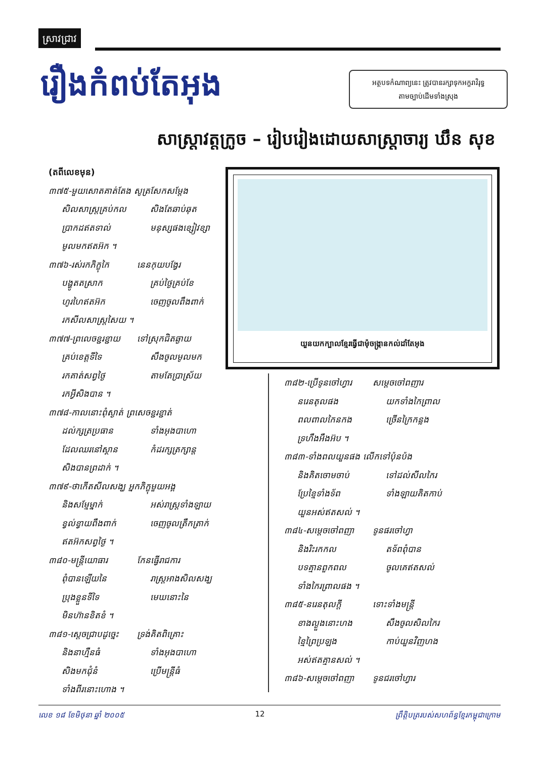ស្រាវជ្រាវ
រឿងកំពប់តែអុង
អត្ថបទកំណាព្យនេះ ត្រូវបានរក្សាទុកអក្ខរាវិរុទ្ធ
តាមច្បាប់ដើមទាំងស្រុង
សាស្ត្រាវត្តក្រូច – រៀបរៀងដោយសាស្ត្រាចារ្យ ឃឹន សុខ
(តពីលេខមុន)
៣៧៥-មួយសោតគាត់តែង សូត្រសែកសម្តែង
សិលសាស្ត្រគ្រប់កល សិងតែឆាប់ឆុត
ប្រាកដឥតទាល់ មនុស្សផងខ្សៀវខ្សា
មូលមកឥតអ៊ក ។
៣៧៦-រស់រកភិក្ខុកៃ នេនកុយបង្វែរ
បង្ហូតតស្រាក គ្រប់ថ្ងៃគ្រប់ខែ
ហូរហៃឥតអ៊ក ចេញចូលពឹងពាក់
រកសីលសាស្ត្រសៃយ ។
៣៧៧-ព្រលេចខ្ជរខ្ជាយ ទៅស្រុកជិតឆ្ងាយ
គ្រប់ខេត្តទីទៃ សឹងចូលមូលមក
រកគាត់សព្វថ្ងៃ តាមតែប្រាស្រ័យ
រកអ្វីសិងបាន ។
៣៧៨-កាលនោះពុំស្ងាត់ ព្រសេចខ្ជរខ្ជាត់
ដល់ក្សត្រប្រធាន ទាំងអុងបាហោ
ដែលឈរនៅស្ថាន កំដរក្សត្រក្សាន្ត
សិងបានព្រដាក់ ។
៣៧៩-ថាកើតសីលសង្ឃ អ្នកភិក្ខុមួយអង្គ
និងសម្មែម្នាក់ អស់រាស្ត្រទាំងឡាយ
ខ្វល់ខ្វាយពឹងពាក់ ចេញចូលត្រឹកត្រាក់
ឥតអ៊កសព្វថ្ងៃ ។
៣៨០-មន្ត្រីយោធារ កែនធ្វើរាជការ
ពុំបានឡើយនៃ រាស្ត្រអាងសិលសង្ឃ
ប្រុងខ្លួនទីទៃ មេឃនោះនៃ
មិនហ៊ានខិតខំ ។
៣៨១-ស្តេចជ្រាបដូច្នេះ ទ្រង់គិតពិគ្រោះ
និងនាហ្មឺនធំ ទាំងអុងបាហោ
សិងមកជុំនំ ប្រើមន្ត្រីធំ
ទាំងពីរនោះហោង ។
យួនយកក្បាលខ្មែរធ្វើជាម៉ុចង្ក្រានកល់ដាំតែអុង
៣៨២-ប្រើទូនចៅហ្វារ សម្តេចចៅពញារ
នរេនតុលផង យកទាំងកៃព្រាល
ពលពាលកៃនកង ច្រើនក្រៃកន្លង
ទ្រហឹងអឹងអ៊ប ។
៣៨៣-ទាំងពលយួនផង លើកទៅប៉ុនប៉ង
និងគិតចោមចាប់ ទៅដល់សីលកៃរ
ប្រែខ្មៃទាំងទ័ព ទាំងឡាយគិតកាប់
យួនអស់ឥតសល់ ។
៣៨៤-សម្តេចចៅពញា ទូនផរចៅហ្វា
និងរិះរកកល តទ័ពពុំបាន
បទគ្មានពួកពល ចូលគេឥតសល់
ទាំងកៃរព្រាលផង ។
៣៨៥-នរេនតុលក្តី ទោះទាំងមន្ត្រី
ខាងល្ងួងនោះហង សឹងចូលសិលកៃរ
ខ្មៃព្រៃប្រឡង កាប់យួនវិញហង
អស់ឥតគ្មានសល់ ។
៣៨៦-សម្តេចចៅពញា ទូនជរចៅហ្វារ
លេខ ១៨ ខែមិថុនា ឆ្នាំ ២០០៥ 12 ព្រឹត្តិបត្ររបស់សហព័ន្ធខ្មែរកម្ពុជាក្រោម